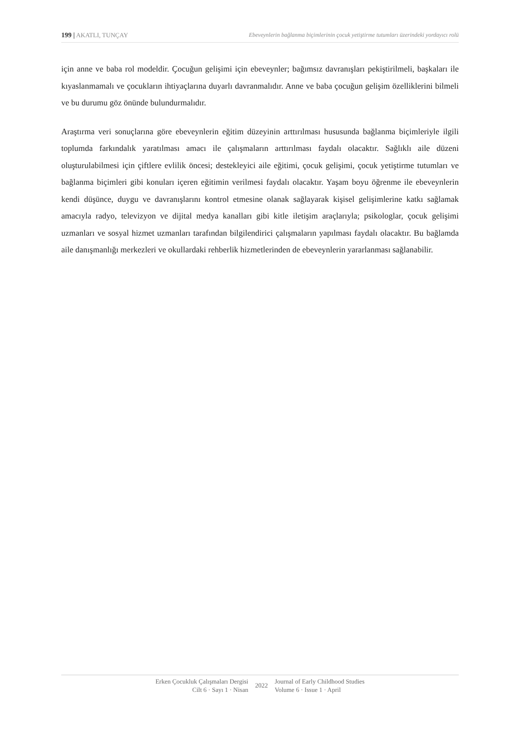199 | AKATLI, TUNÇAY Ebeveynlerin bağlanma biçimlerinin çocuk yetiştirme tutumları üzerindeki yordayıcı rolü
için anne ve baba rol modeldir. Çocuğun gelişimi için ebeveynler; bağımsız davranışları pekiştirilmeli, başkaları ile kıyaslanmamalı ve çocukların ihtiyaçlarına duyarlı davranmalıdır. Anne ve baba çocuğun gelişim özelliklerini bilmeli ve bu durumu göz önünde bulundurmalıdır.
Araştırma veri sonuçlarına göre ebeveynlerin eğitim düzeyinin arttırılması hususunda bağlanma biçimleriyle ilgili toplumda farkındalık yaratılması amacı ile çalışmaların arttırılması faydalı olacaktır. Sağlıklı aile düzeni oluşturulabilmesi için çiftlere evlilik öncesi; destekleyici aile eğitimi, çocuk gelişimi, çocuk yetiştirme tutumları ve bağlanma biçimleri gibi konuları içeren eğitimin verilmesi faydalı olacaktır. Yaşam boyu öğrenme ile ebeveynlerin kendi düşünce, duygu ve davranışlarını kontrol etmesine olanak sağlayarak kişisel gelişimlerine katkı sağlamak amacıyla radyo, televizyon ve dijital medya kanalları gibi kitle iletişim araçlarıyla; psikologlar, çocuk gelişimi uzmanları ve sosyal hizmet uzmanları tarafından bilgilendirici çalışmaların yapılması faydalı olacaktır. Bu bağlamda aile danışmanlığı merkezleri ve okullardaki rehberlik hizmetlerinden de ebeveynlerin yararlanması sağlanabilir.
Erken Çocukluk Çalışmaları Dergisi
Cilt 6 · Sayı 1 · Nisan
2022
Journal of Early Childhood Studies
Volume 6 · Issue 1 · April